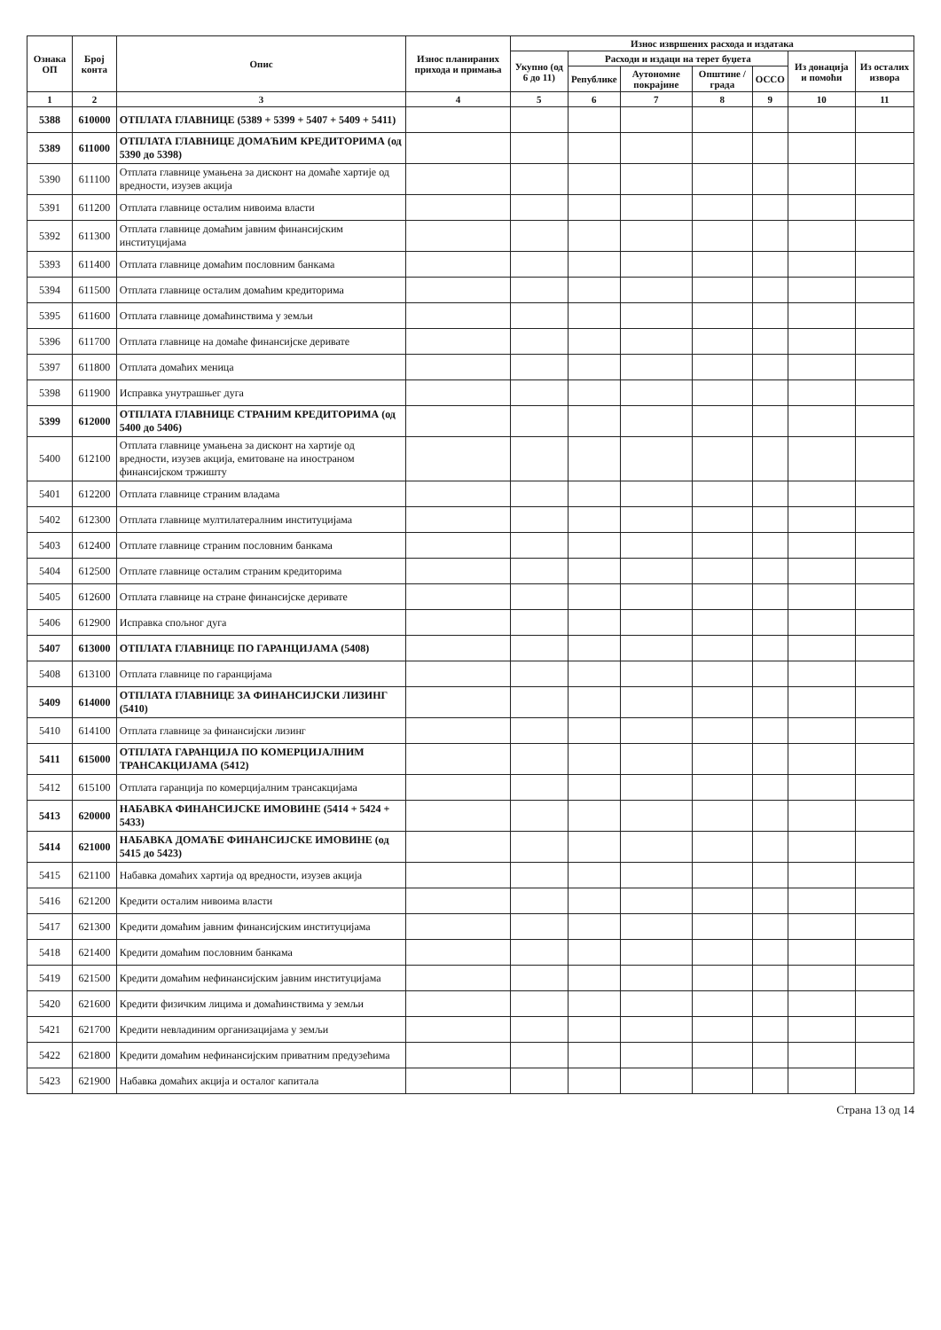| Ознака ОП | Број конта | Опис | Износ планираних прихода и примања | Износ извршених расхода и издатака | | | | | | |
| --- | --- | --- | --- | --- | --- | --- | --- | --- | --- | --- |
| | | | | Укупно (од 6 до 11) | Расходи и издаци на терет буџета | | | | Из донација и помоћи | Из осталих извора |
| | | | | | Републике | Аутономне покрајине | Општине / града | ОССО | | |
| 1 | 2 | 3 | 4 | 5 | 6 | 7 | 8 | 9 | 10 | 11 |
| 5388 | 610000 | ОТПЛАТА ГЛАВНИЦЕ (5389 + 5399 + 5407 + 5409 + 5411) | | | | | | | | |
| 5389 | 611000 | ОТПЛАТА ГЛАВНИЦЕ ДОМАЋИМ КРЕДИТОРИМА (од 5390 до 5398) | | | | | | | | |
| 5390 | 611100 | Отплата главнице умањена за дисконт на домаће хартије од вредности, изузев акција | | | | | | | | |
| 5391 | 611200 | Отплата главнице осталим нивоима власти | | | | | | | | |
| 5392 | 611300 | Отплата главнице домаћим јавним финансијским институцијама | | | | | | | | |
| 5393 | 611400 | Отплата главнице домаћим пословним банкама | | | | | | | | |
| 5394 | 611500 | Отплата главнице осталим домаћим кредиторима | | | | | | | | |
| 5395 | 611600 | Отплата главнице домаћинствима у земљи | | | | | | | | |
| 5396 | 611700 | Отплата главнице на домаће финансијске деривате | | | | | | | | |
| 5397 | 611800 | Отплата домаћих меница | | | | | | | | |
| 5398 | 611900 | Исправка унутрашњег дуга | | | | | | | | |
| 5399 | 612000 | ОТПЛАТА ГЛАВНИЦЕ СТРАНИМ КРЕДИТОРИМА (од 5400 до 5406) | | | | | | | | |
| 5400 | 612100 | Отплата главнице умањена за дисконт на хартије од вредности, изузев акција, емитоване на иностраном финансијском тржишту | | | | | | | | |
| 5401 | 612200 | Отплата главнице страним владама | | | | | | | | |
| 5402 | 612300 | Отплата главнице мултилатералним институцијама | | | | | | | | |
| 5403 | 612400 | Отплате главнице страним пословним банкама | | | | | | | | |
| 5404 | 612500 | Отплате главнице осталим страним кредиторима | | | | | | | | |
| 5405 | 612600 | Отплата главнице на стране финансијске деривате | | | | | | | | |
| 5406 | 612900 | Исправка спољног дуга | | | | | | | | |
| 5407 | 613000 | ОТПЛАТА ГЛАВНИЦЕ ПО ГАРАНЦИЈАМА (5408) | | | | | | | | |
| 5408 | 613100 | Отплата главнице по гаранцијама | | | | | | | | |
| 5409 | 614000 | ОТПЛАТА ГЛАВНИЦЕ ЗА ФИНАНСИЈСКИ ЛИЗИНГ (5410) | | | | | | | | |
| 5410 | 614100 | Отплата главнице за финансијски лизинг | | | | | | | | |
| 5411 | 615000 | ОТПЛАТА ГАРАНЦИЈА ПО КОМЕРЦИЈАЛНИМ ТРАНСАКЦИЈАМА (5412) | | | | | | | | |
| 5412 | 615100 | Отплата гаранција по комерцијалним трансакцијама | | | | | | | | |
| 5413 | 620000 | НАБАВКА ФИНАНСИЈСКЕ ИМОВИНЕ (5414 + 5424 + 5433) | | | | | | | | |
| 5414 | 621000 | НАБАВКА ДОМАЋЕ ФИНАНСИЈСКЕ ИМОВИНЕ (од 5415 до 5423) | | | | | | | | |
| 5415 | 621100 | Набавка домаћих хартија од вредности, изузев акција | | | | | | | | |
| 5416 | 621200 | Кредити осталим нивоима власти | | | | | | | | |
| 5417 | 621300 | Кредити домаћим јавним финансијским институцијама | | | | | | | | |
| 5418 | 621400 | Кредити домаћим пословним банкама | | | | | | | | |
| 5419 | 621500 | Кредити домаћим нефинансијским јавним институцијама | | | | | | | | |
| 5420 | 621600 | Кредити физичким лицима и домаћинствима у земљи | | | | | | | | |
| 5421 | 621700 | Кредити невладиним организацијама у земљи | | | | | | | | |
| 5422 | 621800 | Кредити домаћим нефинансијским приватним предузећима | | | | | | | | |
| 5423 | 621900 | Набавка домаћих акција и осталог капитала | | | | | | | | |
Страна 13 од 14